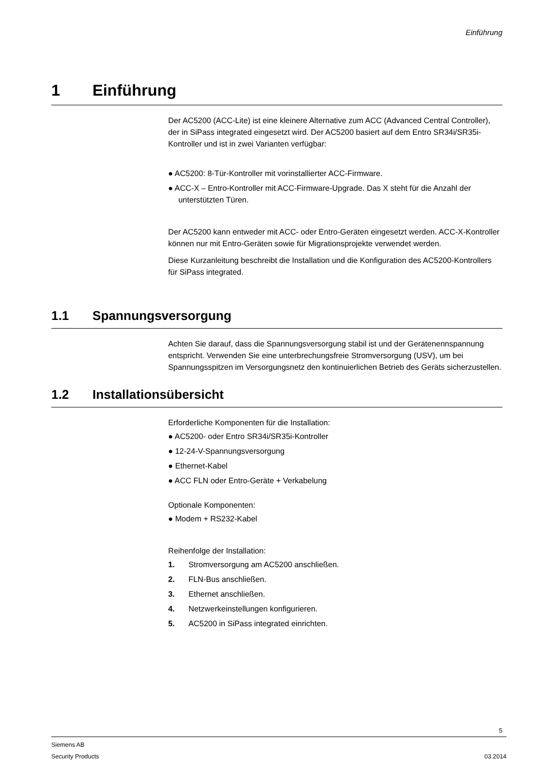Einführung
1 Einführung
Der AC5200 (ACC-Lite) ist eine kleinere Alternative zum ACC (Advanced Central Controller), der in SiPass integrated eingesetzt wird. Der AC5200 basiert auf dem Entro SR34i/SR35i-Kontroller und ist in zwei Varianten verfügbar:
● AC5200: 8-Tür-Kontroller mit vorinstallierter ACC-Firmware.
● ACC-X – Entro-Kontroller mit ACC-Firmware-Upgrade. Das X steht für die Anzahl der unterstützten Türen.
Der AC5200 kann entweder mit ACC- oder Entro-Geräten eingesetzt werden. ACC-X-Kontroller können nur mit Entro-Geräten sowie für Migrationsprojekte verwendet werden.
Diese Kurzanleitung beschreibt die Installation und die Konfiguration des AC5200-Kontrollers für SiPass integrated.
1.1 Spannungsversorgung
Achten Sie darauf, dass die Spannungsversorgung stabil ist und der Gerätenennspannung entspricht. Verwenden Sie eine unterbrechungsfreie Stromversorgung (USV), um bei Spannungsspitzen im Versorgungsnetz den kontinuierlichen Betrieb des Geräts sicherzustellen.
1.2 Installationsübersicht
Erforderliche Komponenten für die Installation:
● AC5200- oder Entro SR34i/SR35i-Kontroller
● 12-24-V-Spannungsversorgung
● Ethernet-Kabel
● ACC FLN oder Entro-Geräte + Verkabelung
Optionale Komponenten:
● Modem + RS232-Kabel
Reihenfolge der Installation:
1. Stromversorgung am AC5200 anschließen.
2. FLN-Bus anschließen.
3. Ethernet anschließen.
4. Netzwerkeinstellungen konfigurieren.
5. AC5200 in SiPass integrated einrichten.
5
Siemens AB
Security Products 03.2014